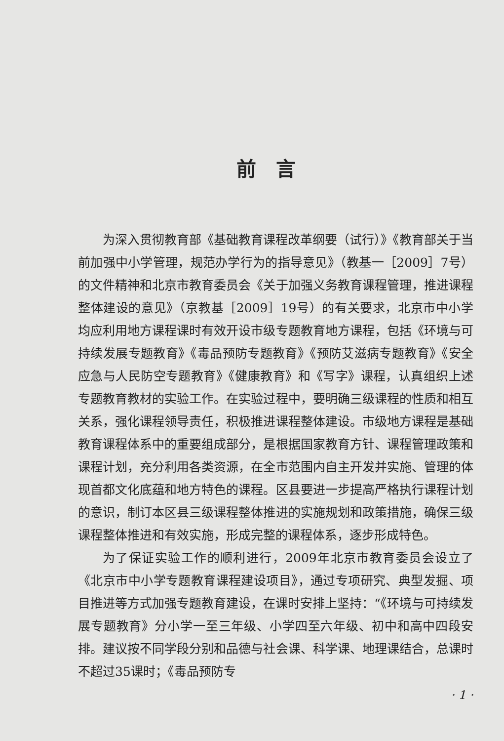前言
为深入贯彻教育部《基础教育课程改革纲要（试行）》《教育部关于当前加强中小学管理，规范办学行为的指导意见》（教基一［2009］7号）的文件精神和北京市教育委员会《关于加强义务教育课程管理，推进课程整体建设的意见》（京教基［2009］19号）的有关要求，北京市中小学均应利用地方课程课时有效开设市级专题教育地方课程，包括《环境与可持续发展专题教育》《毒品预防专题教育》《预防艾滋病专题教育》《安全应急与人民防空专题教育》《健康教育》和《写字》课程，认真组织上述专题教育教材的实验工作。在实验过程中，要明确三级课程的性质和相互关系，强化课程领导责任，积极推进课程整体建设。市级地方课程是基础教育课程体系中的重要组成部分，是根据国家教育方针、课程管理政策和课程计划，充分利用各类资源，在全市范围内自主开发并实施、管理的体现首都文化底蕴和地方特色的课程。区县要进一步提高严格执行课程计划的意识，制订本区县三级课程整体推进的实施规划和政策措施，确保三级课程整体推进和有效实施，形成完整的课程体系，逐步形成特色。
为了保证实验工作的顺利进行，2009年北京市教育委员会设立了《北京市中小学专题教育课程建设项目》，通过专项研究、典型发掘、项目推进等方式加强专题教育建设，在课时安排上坚持：“《环境与可持续发展专题教育》分小学一至三年级、小学四至六年级、初中和高中四段安排。建议按不同学段分别和品德与社会课、科学课、地理课结合，总课时不超过35课时；《毒品预防专
· 1 ·